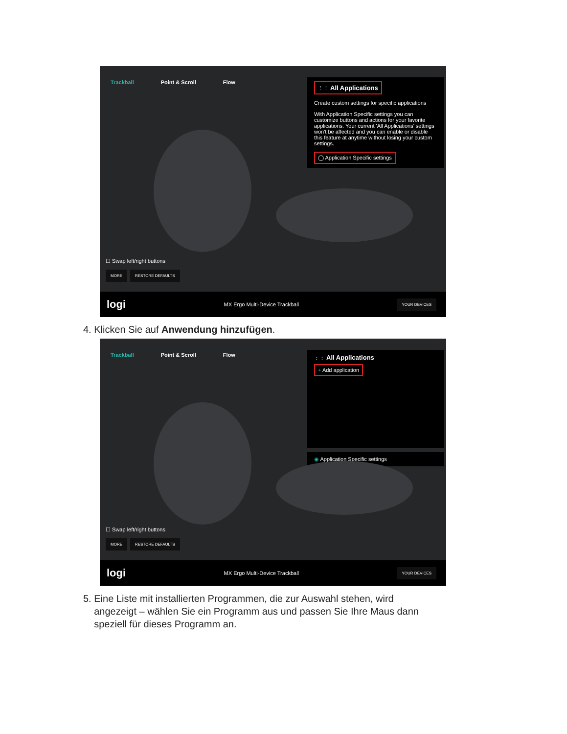Trackball Point & Scroll Flow
⋮⋮ All Applications
Create custom settings for specific applications
With Application Specific settings you can customize buttons and actions for your favorite applications. Your current 'All Applications' settings won't be affected and you can enable or disable this feature at anytime without losing your custom settings.
◯ Application Specific settings
☐ Swap left/right buttons
MORE RESTORE DEFAULTS
logi MX Ergo Multi-Device Trackball YOUR DEVICES
4. Klicken Sie auf Anwendung hinzufügen.
Trackball Point & Scroll Flow
⋮⋮ All Applications
+ Add application
◉ Application Specific settings
☐ Swap left/right buttons
MORE RESTORE DEFAULTS
logi MX Ergo Multi-Device Trackball YOUR DEVICES
5. Eine Liste mit installierten Programmen, die zur Auswahl stehen, wird
angezeigt – wählen Sie ein Programm aus und passen Sie Ihre Maus dann
speziell für dieses Programm an.